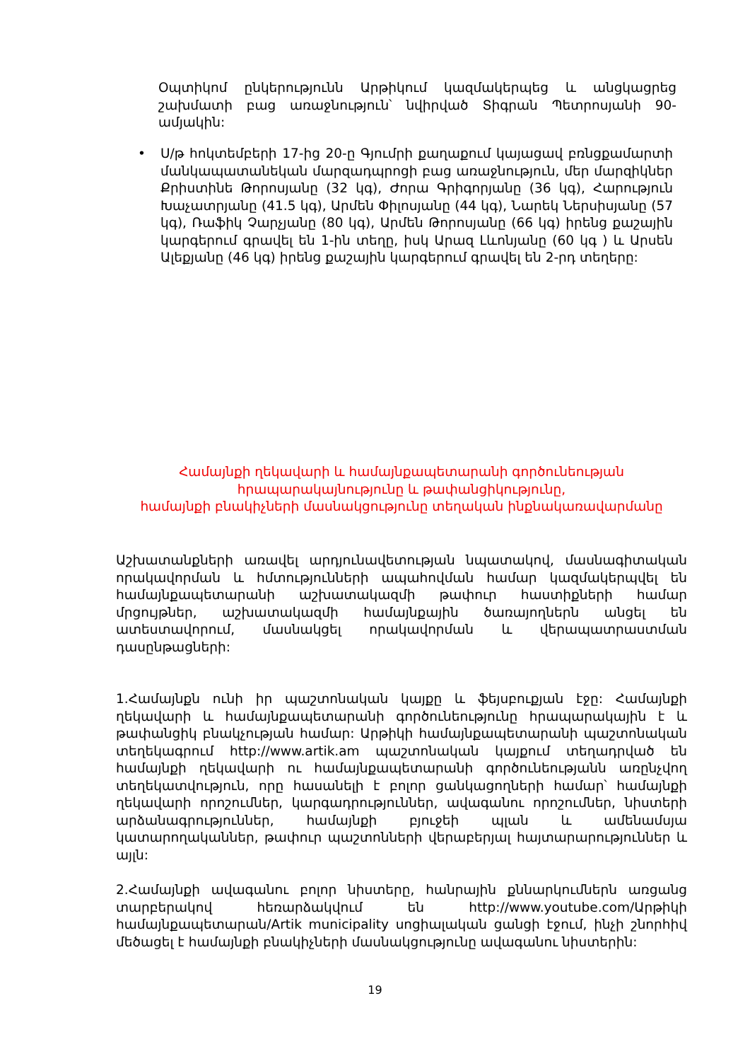Օպտիկոմ ընկերությունն Արթիկում կազմակերպեց և անցկացրեց շախմատի բաց առաջնություն՝ նվիրված Տիգրան Պետրոսյանի 90-ամյակին:
• Ս/թ հոկտեմբերի 17-ից 20-ը Գյումրի քաղաքում կայացավ բռնցքամարտի մանկապատանեկան մարզադպրոցի բաց առաջնություն, մեր մարզիկներ Քրիստինե Թորոսյանը (32 կգ), Ժորա Գրիգորյանը (36 կգ), Հարություն Խաչատրյանը (41.5 կգ), Արմեն Փիլոսյանը (44 կգ), Նարեկ Ներսիսյանը (57 կգ), Ռաֆիկ Չարչյանը (80 կգ), Արմեն Թորոսյանը (66 կգ) իրենց քաշային կարգերում գրավել են 1-ին տեղը, իսկ Արազ Լևոնյանը (60 կգ ) և Արսեն Ալեքյանը (46 կգ) իրենց քաշային կարգերում գրավել են 2-րդ տեղերը:
Համայնքի ղեկավարի և համայնքապետարանի գործունեության
հրապարակայնությունը և թափանցիկությունը,
համայնքի բնակիչների մասնակցությունը տեղական ինքնակառավարմանը
Աշխատանքների առավել արդյունավետության նպատակով, մասնագիտական որակավորման և հմտությունների ապահովման համար կազմակերպվել են համայնքապետարանի աշխատակազմի թափուր հաստիքների համար մրցույթներ, աշխատակազմի համայնքային ծառայողներն անցել են ատեստավորում, մասնակցել որակավորման և վերապատրաստման դասընթացների:
1.Համայնքն ունի իր պաշտոնական կայքը և ֆեյսբուքյան էջը: Համայնքի ղեկավարի և համայնքապետարանի գործունեությունը հրապարակային է և թափանցիկ բնակչության համար: Արթիկի համայնքապետարանի պաշտոնական տեղեկագրում http://www.artik.am պաշտոնական կայքում տեղադրված են համայնքի ղեկավարի ու համայնքապետարանի գործունեությանն առընչվող տեղեկատվություն, որը հասանելի է բոլոր ցանկացողների համար՝ համայնքի ղեկավարի որոշումներ, կարգադրություններ, ավագանու որոշումներ, նիստերի արձանագրություններ, համայնքի բյուջեի պլան և ամենամսյա կատարողականներ, թափուր պաշտոնների վերաբերյալ հայտարարություններ և այլն:
2.Համայնքի ավագանու բոլոր նիստերը, հանրային քննարկումներն առցանց տարբերակով հեռարձակվում են http://www.youtube.com/Արթիկի համայնքապետարան/Artik municipality սոցիալական ցանցի էջում, ինչի շնորհիվ մեծացել է համայնքի բնակիչների մասնակցությունը ավագանու նիստերին:
19